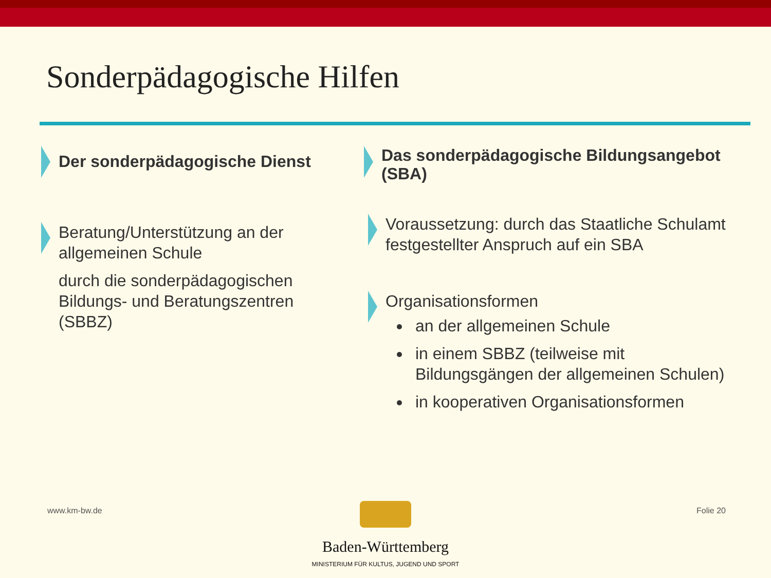Sonderpädagogische Hilfen
Der sonderpädagogische Dienst
Beratung/Unterstützung an der allgemeinen Schule
durch die sonderpädagogischen Bildungs- und Beratungszentren (SBBZ)
Das sonderpädagogische Bildungsangebot (SBA)
Voraussetzung: durch das Staatliche Schulamt festgestellter Anspruch auf ein SBA
Organisationsformen
an der allgemeinen Schule
in einem SBBZ (teilweise mit Bildungsgängen der allgemeinen Schulen)
in kooperativen Organisationsformen
www.km-bw.de Folie 20
Baden-Württemberg
MINISTERIUM FÜR KULTUS, JUGEND UND SPORT